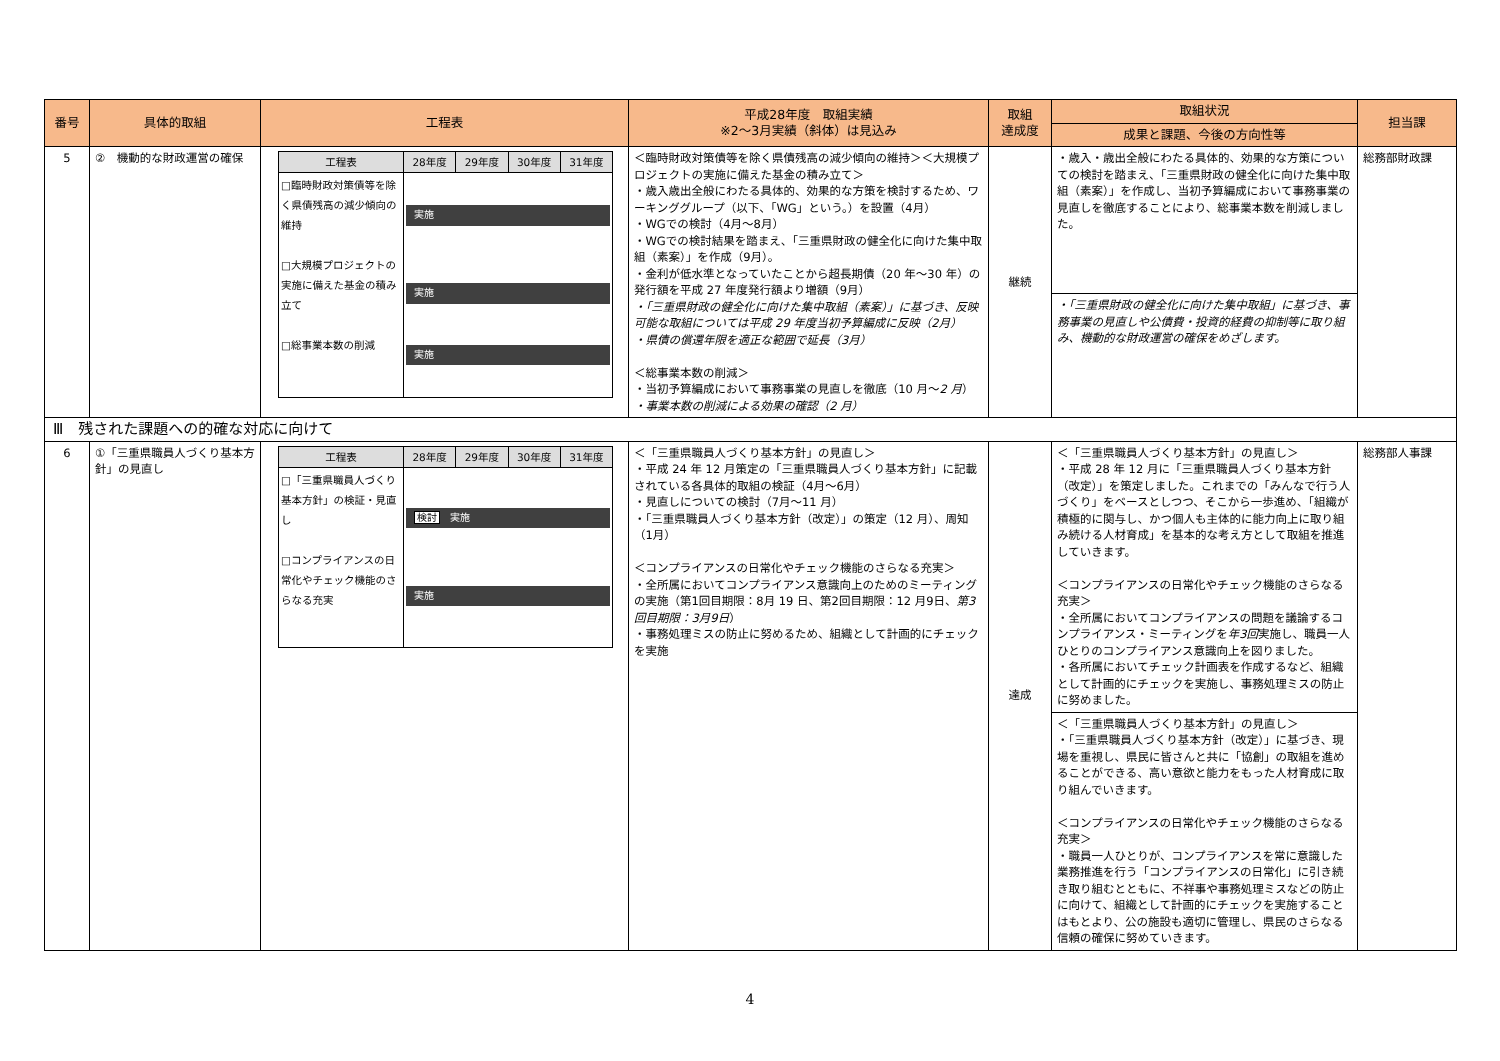| 番号 | 具体的取組 | 工程表 | 平成28年度 取組実績 ※2～3月実績（斜体）は見込み | 取組 達成度 | 取組状況 | 担当課 |
| --- | --- | --- | --- | --- | --- | --- |
| | | | | | 成果と課題、今後の方向性等 | |
| 5 | ② 機動的な財政運営の確保 | / 工程表 / 28年度 / 29年度 / 30年度 / 31年度 / / --- / --- / --- / --- / --- / / □臨時財政対策債等を除く県債残高の減少傾向の維持 □大規模プロジェクトの実施に備えた基金の積み立て □総事業本数の削減 / 実施 実施 実施 / / / / | ＜臨時財政対策債等を除く県債残高の減少傾向の維持＞＜大規模プロジェクトの実施に備えた基金の積み立て＞ ・歳入歳出全般にわたる具体的、効果的な方策を検討するため、ワーキンググループ（以下、「WG」という。）を設置（4月） ・WGでの検討（4月～8月） ・WGでの検討結果を踏まえ、「三重県財政の健全化に向けた集中取組（素案）」を作成（9月）。 ・金利が低水準となっていたことから超長期債（20 年～30 年）の発行額を平成 27 年度発行額より増額（9月） ・「三重県財政の健全化に向けた集中取組（素案）」に基づき、反映可能な取組については平成 29 年度当初予算編成に反映（2月） ・県債の償還年限を適正な範囲で延長（3月） ＜総事業本数の削減＞ ・当初予算編成において事務事業の見直しを徹底（10 月～ 2 月 ） ・事業本数の削減による効果の確認（2 月） | 継続 | ・歳入・歳出全般にわたる具体的、効果的な方策についての検討を踏まえ、「三重県財政の健全化に向けた集中取組（素案）」を作成し、当初予算編成において事務事業の見直しを徹底することにより、総事業本数を削減しました。 | 総務部財政課 |
| | | | | | ・「三重県財政の健全化に向けた集中取組」に基づき、事務事業の見直しや公債費・投資的経費の抑制等に取り組み、機動的な財政運営の確保をめざします。 | |
| Ⅲ 残された課題への的確な対応に向けて | | | | | | |
| 6 | ①「三重県職員人づくり基本方針」の見直し | / 工程表 / 28年度 / 29年度 / 30年度 / 31年度 / / --- / --- / --- / --- / --- / / □「三重県職員人づくり基本方針」の検証・見直し □コンプライアンスの日常化やチェック機能のさらなる充実 / 検討 実施 実施 / / / / | ＜「三重県職員人づくり基本方針」の見直し＞ ・平成 24 年 12 月策定の「三重県職員人づくり基本方針」に記載されている各具体的取組の検証（4月～6月） ・見直しについての検討（7月～11 月） ・「三重県職員人づくり基本方針（改定）」の策定（12 月）、周知（1月） ＜コンプライアンスの日常化やチェック機能のさらなる充実＞ ・全所属においてコンプライアンス意識向上のためのミーティングの実施（第1回目期限：8月 19 日、第2回目期限：12 月9日、 第3回目期限：3月9日 ） ・事務処理ミスの防止に努めるため、組織として計画的にチェックを実施 | 達成 | ＜「三重県職員人づくり基本方針」の見直し＞ ・平成 28 年 12 月に「三重県職員人づくり基本方針（改定）」を策定しました。これまでの「みんなで行う人づくり」をベースとしつつ、そこから一歩進め、「組織が積極的に関与し、かつ個人も主体的に能力向上に取り組み続ける人材育成」を基本的な考え方として取組を推進していきます。 ＜コンプライアンスの日常化やチェック機能のさらなる充実＞ ・全所属においてコンプライアンスの問題を議論するコンプライアンス・ミーティングを 年3回 実施し、職員一人ひとりのコンプライアンス意識向上を図りました。 ・各所属においてチェック計画表を作成するなど、組織として計画的にチェックを実施し、事務処理ミスの防止に努めました。 | 総務部人事課 |
| | | | | | ＜「三重県職員人づくり基本方針」の見直し＞ ・「三重県職員人づくり基本方針（改定）」に基づき、現場を重視し、県民に皆さんと共に「協創」の取組を進めることができる、高い意欲と能力をもった人材育成に取り組んでいきます。 ＜コンプライアンスの日常化やチェック機能のさらなる充実＞ ・職員一人ひとりが、コンプライアンスを常に意識した業務推進を行う「コンプライアンスの日常化」に引き続き取り組むとともに、不祥事や事務処理ミスなどの防止に向けて、組織として計画的にチェックを実施することはもとより、公の施設も適切に管理し、県民のさらなる信頼の確保に努めていきます。 | |
4